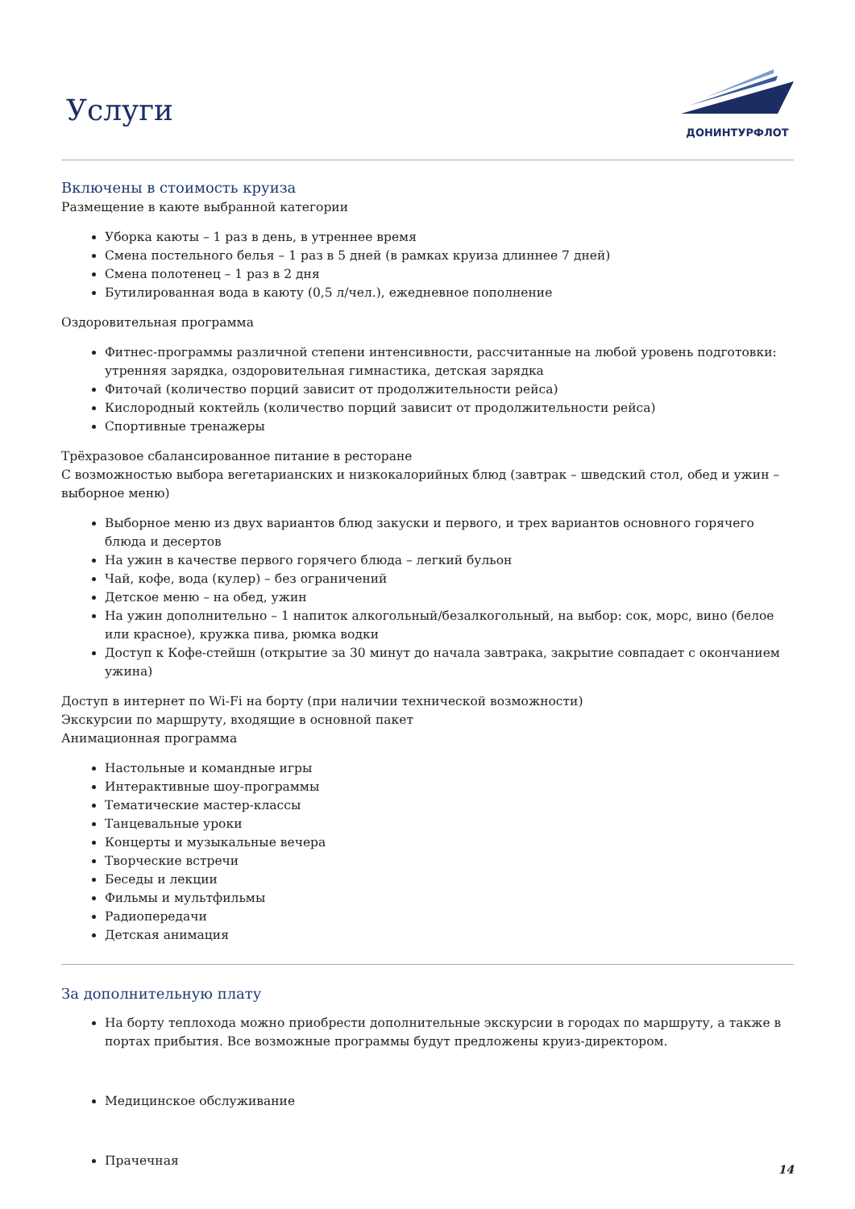Услуги
ДОНИНТУРФЛОТ
Включены в стоимость круиза
Размещение в каюте выбранной категории
Уборка каюты – 1 раз в день, в утреннее время
Смена постельного белья – 1 раз в 5 дней (в рамках круиза длиннее 7 дней)
Смена полотенец – 1 раз в 2 дня
Бутилированная вода в каюту (0,5 л/чел.), ежедневное пополнение
Оздоровительная программа
Фитнес-программы различной степени интенсивности, рассчитанные на любой уровень подготовки: утренняя зарядка, оздоровительная гимнастика, детская зарядка
Фиточай (количество порций зависит от продолжительности рейса)
Кислородный коктейль (количество порций зависит от продолжительности рейса)
Спортивные тренажеры
Трёхразовое сбалансированное питание в ресторане
С возможностью выбора вегетарианских и низкокалорийных блюд (завтрак – шведский стол, обед и ужин – выборное меню)
Выборное меню из двух вариантов блюд закуски и первого, и трех вариантов основного горячего блюда и десертов
На ужин в качестве первого горячего блюда – легкий бульон
Чай, кофе, вода (кулер) – без ограничений
Детское меню – на обед, ужин
На ужин дополнительно – 1 напиток алкогольный/безалкогольный, на выбор: сок, морс, вино (белое или красное), кружка пива, рюмка водки
Доступ к Кофе-стейшн (открытие за 30 минут до начала завтрака, закрытие совпадает с окончанием ужина)
Доступ в интернет по Wi-Fi на борту (при наличии технической возможности)
Экскурсии по маршруту, входящие в основной пакет
Анимационная программа
Настольные и командные игры
Интерактивные шоу-программы
Тематические мастер-классы
Танцевальные уроки
Концерты и музыкальные вечера
Творческие встречи
Беседы и лекции
Фильмы и мультфильмы
Радиопередачи
Детская анимация
За дополнительную плату
На борту теплохода можно приобрести дополнительные экскурсии в городах по маршруту, а также в портах прибытия. Все возможные программы будут предложены круиз-директором.
Медицинское обслуживание
Прачечная
14